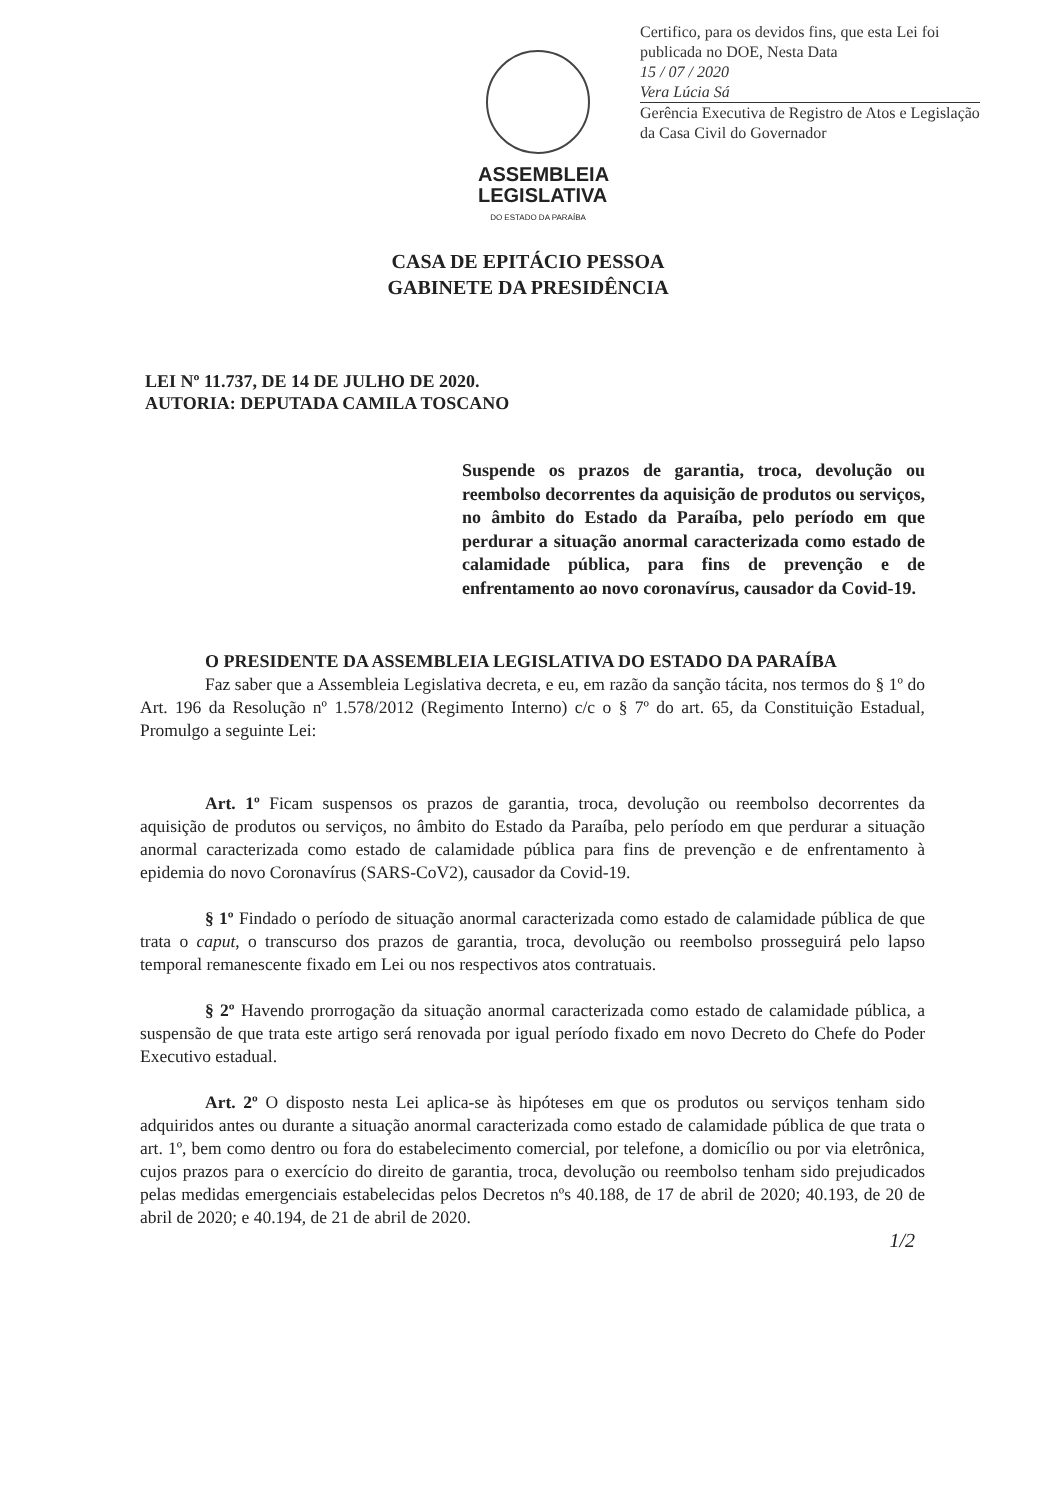Certifico, para os devidos fins, que esta Lei foi publicada no DOE, Nesta Data
15 / 07 / 2020
Vera Lúcia Sá
Gerência Executiva de Registro de Atos e Legislação da Casa Civil do Governador
ASSEMBLEIA
LEGISLATIVA
DO ESTADO DA PARAÍBA
CASA DE EPITÁCIO PESSOA
GABINETE DA PRESIDÊNCIA
LEI Nº 11.737, DE 14 DE JULHO DE 2020.
AUTORIA: DEPUTADA CAMILA TOSCANO
Suspende os prazos de garantia, troca, devolução ou reembolso decorrentes da aquisição de produtos ou serviços, no âmbito do Estado da Paraíba, pelo período em que perdurar a situação anormal caracterizada como estado de calamidade pública, para fins de prevenção e de enfrentamento ao novo coronavírus, causador da Covid-19.
O PRESIDENTE DA ASSEMBLEIA LEGISLATIVA DO ESTADO DA PARAÍBA
Faz saber que a Assembleia Legislativa decreta, e eu, em razão da sanção tácita, nos termos do § 1º do Art. 196 da Resolução nº 1.578/2012 (Regimento Interno) c/c o § 7º do art. 65, da Constituição Estadual, Promulgo a seguinte Lei:
Art. 1º Ficam suspensos os prazos de garantia, troca, devolução ou reembolso decorrentes da aquisição de produtos ou serviços, no âmbito do Estado da Paraíba, pelo período em que perdurar a situação anormal caracterizada como estado de calamidade pública para fins de prevenção e de enfrentamento à epidemia do novo Coronavírus (SARS-CoV2), causador da Covid-19.
§ 1º Findado o período de situação anormal caracterizada como estado de calamidade pública de que trata o caput, o transcurso dos prazos de garantia, troca, devolução ou reembolso prosseguirá pelo lapso temporal remanescente fixado em Lei ou nos respectivos atos contratuais.
§ 2º Havendo prorrogação da situação anormal caracterizada como estado de calamidade pública, a suspensão de que trata este artigo será renovada por igual período fixado em novo Decreto do Chefe do Poder Executivo estadual.
Art. 2º O disposto nesta Lei aplica-se às hipóteses em que os produtos ou serviços tenham sido adquiridos antes ou durante a situação anormal caracterizada como estado de calamidade pública de que trata o art. 1º, bem como dentro ou fora do estabelecimento comercial, por telefone, a domicílio ou por via eletrônica, cujos prazos para o exercício do direito de garantia, troca, devolução ou reembolso tenham sido prejudicados pelas medidas emergenciais estabelecidas pelos Decretos nºs 40.188, de 17 de abril de 2020; 40.193, de 20 de abril de 2020; e 40.194, de 21 de abril de 2020.
1/2